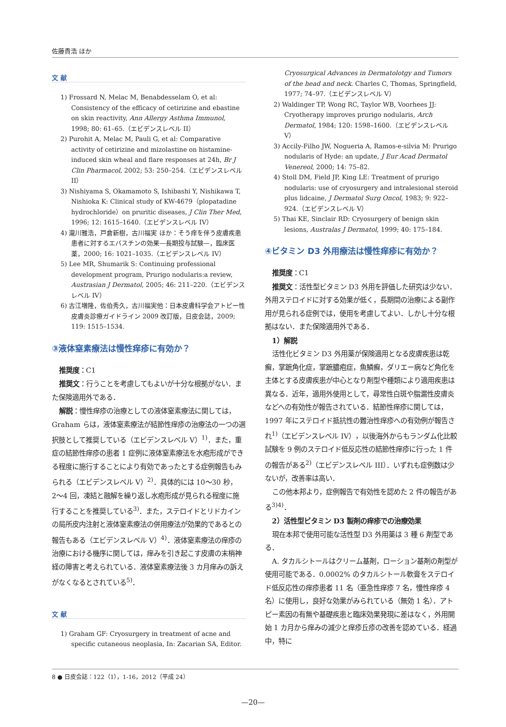佐藤貴浩 ほか
文 献
1) Frossard N, Melac M, Benabdesselam O, et al: Consistency of the efficacy of cetirizine and ebastine on skin reactivity, Ann Allergy Asthma Immunol, 1998; 80: 61–65.（エビデンスレベル II）
2) Purohit A, Melac M, Pauli G, et al: Comparative activity of cetirizine and mizolastine on histamine-induced skin wheal and flare responses at 24h, Br J Clin Pharmacol, 2002; 53: 250–254.（エビデンスレベル II）
3) Nishiyama S, Okamamoto S, Ishibashi Y, Nishikawa T, Nishioka K: Clinical study of KW-4679（plopatadine hydrochloride）on pruritic diseases, J Clin Ther Med, 1996; 12: 1615–1640.（エビデンスレベル IV）
4) 瀧川雅浩，戸倉新樹，古川福実 ほか：そう痒を伴う皮膚疾患患者に対するエバスチンの効果—長期投与試験—，臨床医薬，2000; 16: 1021–1035.（エビデンスレベル IV）
5) Lee MR, Shumarik S: Continuing professional development program, Prurigo nodularis:a review, Austrasian J Dermatol, 2005; 46: 211–220.（エビデンスレベル IV）
6) 古江増隆，佐伯秀久，古川福実他：日本皮膚科学会アトピー性皮膚炎診療ガイドライン 2009 改訂版，日皮会誌，2009; 119: 1515–1534.
③液体窒素療法は慢性痒疹に有効か？
推奨度：C1
推奨文：行うことを考慮してもよいが十分な根拠がない．また保険適用外である．
解説：慢性痒疹の治療としての液体窒素療法に関しては，Graham らは，液体窒素療法が結節性痒疹の治療法の一つの選択肢として推奨している（エビデンスレベル V）<sup>1)</sup>．また，重症の結節性痒疹の患者 1 症例に液体窒素療法を水疱形成ができる程度に施行することにより有効であったとする症例報告もみられる（エビデンスレベル V）<sup>2)</sup>．具体的には 10〜30 秒，2〜4 回，凍結と融解を繰り返し水疱形成が見られる程度に施行することを推奨している<sup>3)</sup>．また，ステロイドとリドカインの局所皮内注射と液体窒素療法の併用療法が効果的であるとの報告もある（エビデンスレベル V）<sup>4)</sup>．液体窒素療法の痒疹の治療における機序に関しては，痒みを引き起こす皮膚の末梢神経の障害と考えられている．液体窒素療法後 3 カ月痒みの訴えがなくなるとされている<sup>5)</sup>．
文 献
1) Graham GF: Cryosurgery in treatment of acne and specific cutaneous neoplasia, In: Zacarian SA, Editor.
Cryosurgical Advances in Dermatolotgy and Tumors of the head and neck. Charles C, Thomas, Springfield, 1977; 74–97.（エビデンスレベル V）
2) Waldinger TP, Wong RC, Taylor WB, Voorhees JJ: Cryotherapy improves prurigo nodularis, Arch Dermatol, 1984; 120: 1598–1600.（エビデンスレベル V）
3) Accily-Filho JW, Nogueria A, Ramos-e-silvia M: Prurigo nodularis of Hyde: an update, J Eur Acad Dermatol Venereol, 2000; 14: 75–82.
4) Stoll DM, Field JP, King LE: Treatment of prurigo nodularis: use of cryosurgery and intralesional steroid plus lidcaine, J Dermatol Surg Oncol, 1983; 9: 922–924.（エビデンスレベル V）
5) Thai KE, Sinclair RD: Cryosurgery of benign skin lesions, Australas J Dermatol, 1999; 40: 175–184.
④ビタミン D3 外用療法は慢性痒疹に有効か？
推奨度：C1
推奨文：活性型ビタミン D3 外用を評価した研究は少ない．外用ステロイドに対する効果が低く，長期間の治療による副作用が見られる症例では，使用を考慮してよい．しかし十分な根拠はない．また保険適用外である．
1）解説
活性化ビタミン D3 外用薬が保険適用となる皮膚疾患は乾癬，掌蹠角化症，掌蹠膿疱症，魚鱗癬，ダリエー病など角化を主体とする皮膚疾患が中心となり剤型や種類により適用疾患は異なる．近年，適用外使用として，尋常性白斑や脂漏性皮膚炎などへの有効性が報告されている．結節性痒疹に関しては，1997 年にステロイド抵抗性の難治性痒疹への有効例が報告され<sup>1)</sup>（エビデンスレベル IV），以後海外からもランダム化比較試験を 9 例のステロイド低反応性の結節性痒疹に行った 1 件の報告がある<sup>2)</sup>（エビデンスレベル III）．いずれも症例数は少ないが，改善率は高い．
この他本邦より，症例報告で有効性を認めた 2 件の報告がある<sup>3)4)</sup>．
2）活性型ビタミン D3 製剤の痒疹での治療効果
現在本邦で使用可能な活性型 D3 外用薬は 3 種 6 剤型である．
A. タカルシトールはクリーム基剤，ローション基剤の剤型が使用可能である．0.0002% のタカルシトール軟膏をステロイド低反応性の痒疹患者 11 名（亜急性痒疹 7 名，慢性痒疹 4 名）に使用し，良好な効果がみられている（無効 1 名）．アトピー素因の有無や基礎疾患と臨床効果発現に差はなく，外用開始 1 カ月から痒みの減少と痒疹丘疹の改善を認めている．経過中，特に
8 ● 日皮会誌：122（1），1-16，2012（平成 24）
—20—